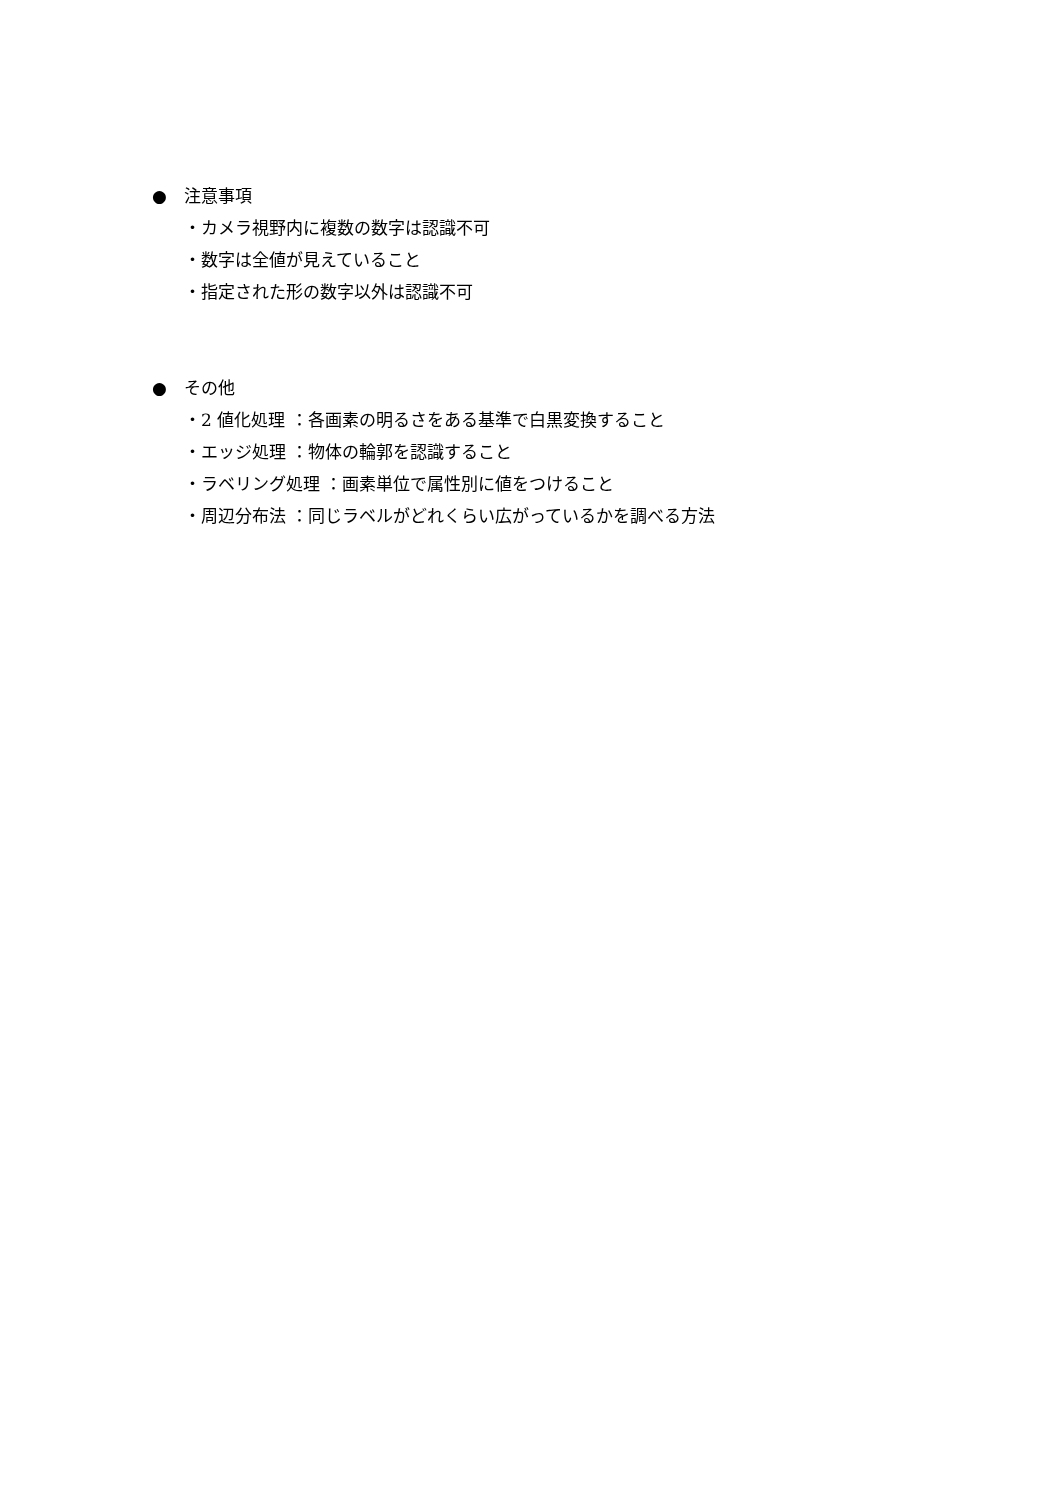● 注意事項
・カメラ視野内に複数の数字は認識不可
・数字は全値が見えていること
・指定された形の数字以外は認識不可
● その他
・2 値化処理 ：各画素の明るさをある基準で白黒変換すること
・エッジ処理 ：物体の輪郭を認識すること
・ラベリング処理 ：画素単位で属性別に値をつけること
・周辺分布法 ：同じラベルがどれくらい広がっているかを調べる方法